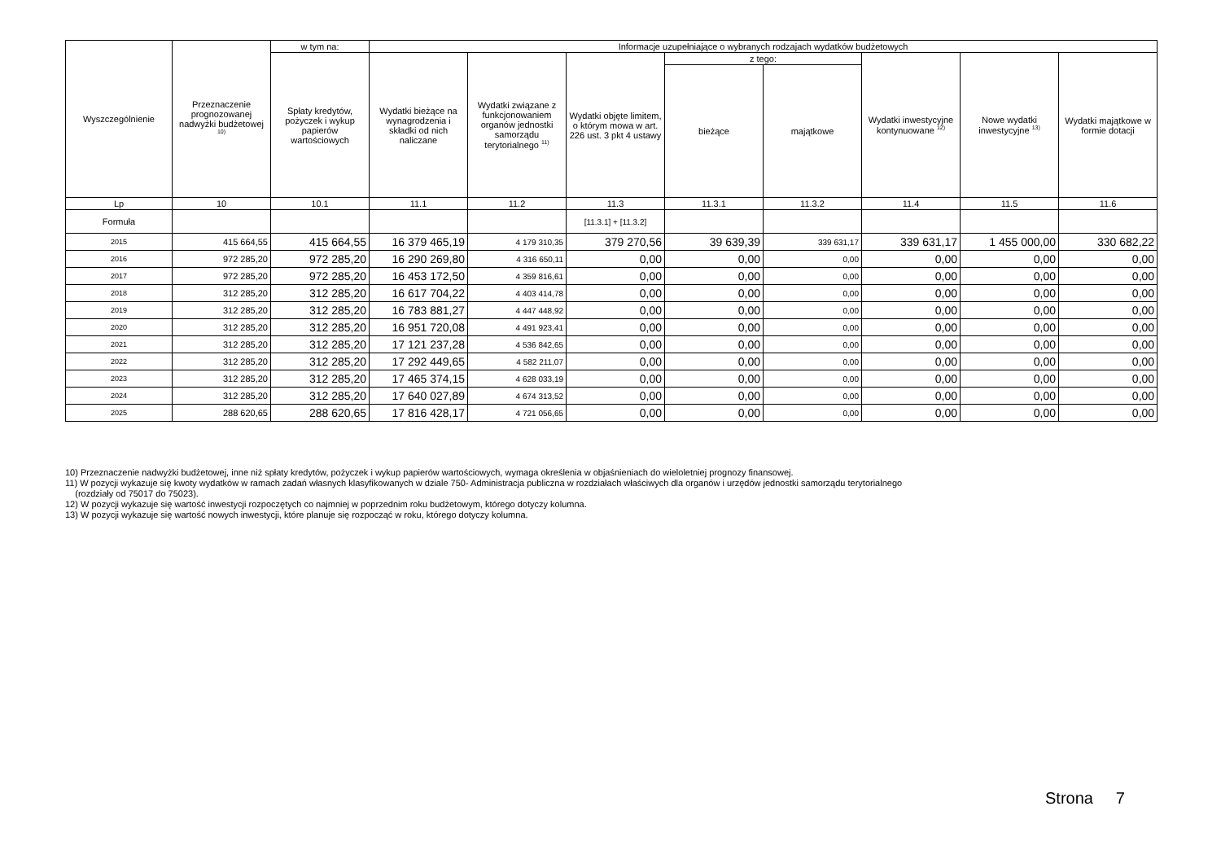| Wyszczególnienie | Przeznaczenie prognozowanej nadwyżki budżetowej <sup>10)</sup> | w tym na: | Informacje uzupełniające o wybranych rodzajach wydatków budżetowych | | | | | | | |
| --- | --- | --- | --- | --- | --- | --- | --- | --- | --- | --- |
| | | Spłaty kredytów, pożyczek i wykup papierów wartościowych | Wydatki bieżące na wynagrodzenia i składki od nich naliczane | Wydatki związane z funkcjonowaniem organów jednostki samorządu terytorialnego <sup>11)</sup> | Wydatki objęte limitem, o którym mowa w art. 226 ust. 3 pkt 4 ustawy | z tego: | | Wydatki inwestycyjne kontynuowane <sup>12)</sup> | Nowe wydatki inwestycyjne <sup>13)</sup> | Wydatki majątkowe w formie dotacji |
| | | | | | | bieżące | majątkowe | | | |
| Lp | 10 | 10.1 | 11.1 | 11.2 | 11.3 | 11.3.1 | 11.3.2 | 11.4 | 11.5 | 11.6 |
| Formuła | | | | | [11.3.1] + [11.3.2] | | | | | |
| 2015 | 415 664,55 | 415 664,55 | 16 379 465,19 | 4 179 310,35 | 379 270,56 | 39 639,39 | 339 631,17 | 339 631,17 | 1 455 000,00 | 330 682,22 |
| 2016 | 972 285,20 | 972 285,20 | 16 290 269,80 | 4 316 650,11 | 0,00 | 0,00 | 0,00 | 0,00 | 0,00 | 0,00 |
| 2017 | 972 285,20 | 972 285,20 | 16 453 172,50 | 4 359 816,61 | 0,00 | 0,00 | 0,00 | 0,00 | 0,00 | 0,00 |
| 2018 | 312 285,20 | 312 285,20 | 16 617 704,22 | 4 403 414,78 | 0,00 | 0,00 | 0,00 | 0,00 | 0,00 | 0,00 |
| 2019 | 312 285,20 | 312 285,20 | 16 783 881,27 | 4 447 448,92 | 0,00 | 0,00 | 0,00 | 0,00 | 0,00 | 0,00 |
| 2020 | 312 285,20 | 312 285,20 | 16 951 720,08 | 4 491 923,41 | 0,00 | 0,00 | 0,00 | 0,00 | 0,00 | 0,00 |
| 2021 | 312 285,20 | 312 285,20 | 17 121 237,28 | 4 536 842,65 | 0,00 | 0,00 | 0,00 | 0,00 | 0,00 | 0,00 |
| 2022 | 312 285,20 | 312 285,20 | 17 292 449,65 | 4 582 211,07 | 0,00 | 0,00 | 0,00 | 0,00 | 0,00 | 0,00 |
| 2023 | 312 285,20 | 312 285,20 | 17 465 374,15 | 4 628 033,19 | 0,00 | 0,00 | 0,00 | 0,00 | 0,00 | 0,00 |
| 2024 | 312 285,20 | 312 285,20 | 17 640 027,89 | 4 674 313,52 | 0,00 | 0,00 | 0,00 | 0,00 | 0,00 | 0,00 |
| 2025 | 288 620,65 | 288 620,65 | 17 816 428,17 | 4 721 056,65 | 0,00 | 0,00 | 0,00 | 0,00 | 0,00 | 0,00 |
10) Przeznaczenie nadwyżki budżetowej, inne niż spłaty kredytów, pożyczek i wykup papierów wartościowych, wymaga określenia w objaśnieniach do wieloletniej prognozy finansowej.
11) W pozycji wykazuje się kwoty wydatków w ramach zadań własnych klasyfikowanych w dziale 750- Administracja publiczna w rozdziałach właściwych dla organów i urzędów jednostki samorządu terytorialnego
(rozdziały od 75017 do 75023).
12) W pozycji wykazuje się wartość inwestycji rozpoczętych co najmniej w poprzednim roku budżetowym, którego dotyczy kolumna.
13) W pozycji wykazuje się wartość nowych inwestycji, które planuje się rozpocząć w roku, którego dotyczy kolumna.
Strona 7